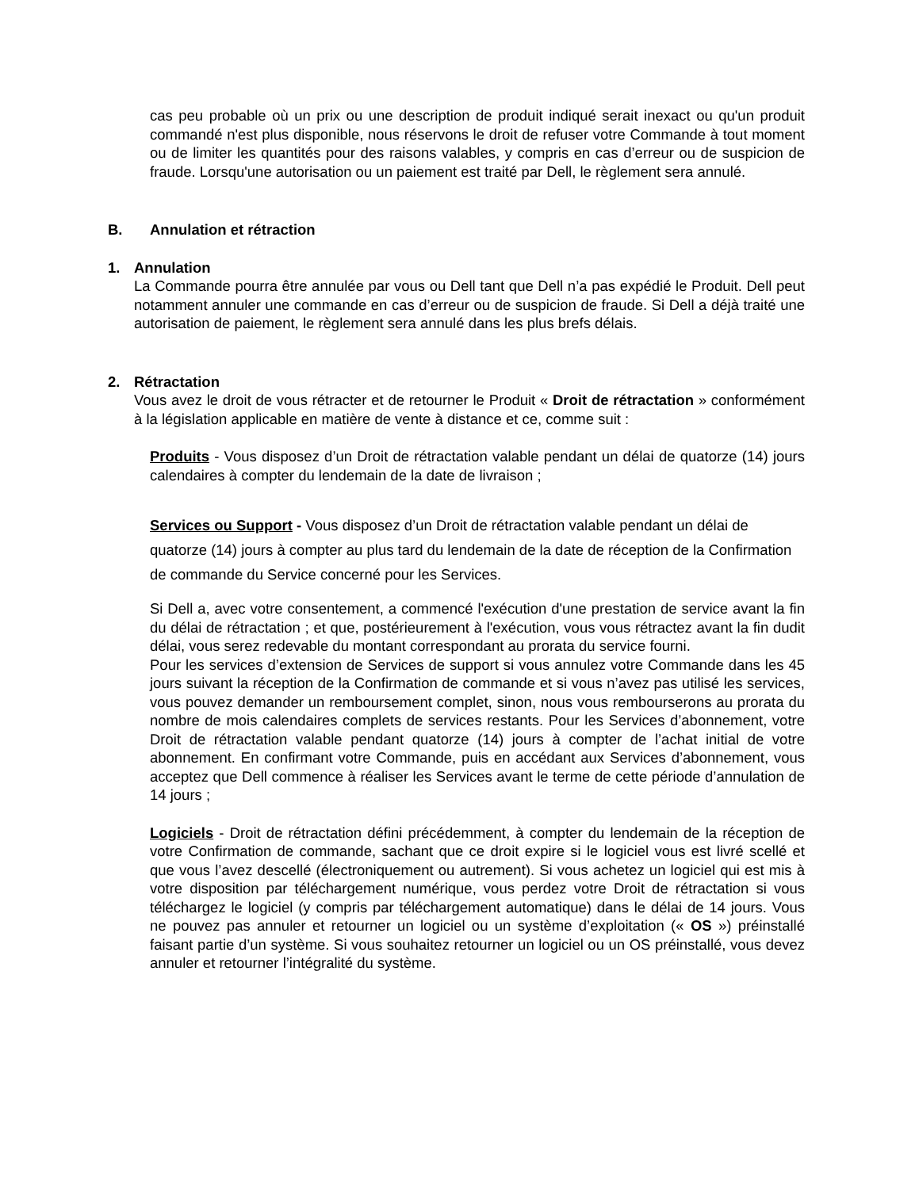cas peu probable où un prix ou une description de produit indiqué serait inexact ou qu'un produit commandé n'est plus disponible, nous réservons le droit de refuser votre Commande à tout moment ou de limiter les quantités pour des raisons valables, y compris en cas d’erreur ou de suspicion de fraude. Lorsqu'une autorisation ou un paiement est traité par Dell, le règlement sera annulé.
B. Annulation et rétraction
1. Annulation
La Commande pourra être annulée par vous ou Dell tant que Dell n’a pas expédié le Produit. Dell peut notamment annuler une commande en cas d’erreur ou de suspicion de fraude. Si Dell a déjà traité une autorisation de paiement, le règlement sera annulé dans les plus brefs délais.
2. Rétractation
Vous avez le droit de vous rétracter et de retourner le Produit « Droit de rétractation » conformément à la législation applicable en matière de vente à distance et ce, comme suit :
Produits - Vous disposez d’un Droit de rétractation valable pendant un délai de quatorze (14) jours calendaires à compter du lendemain de la date de livraison ;
Services ou Support - Vous disposez d’un Droit de rétractation valable pendant un délai de quatorze (14) jours à compter au plus tard du lendemain de la date de réception de la Confirmation de commande du Service concerné pour les Services.
Si Dell a, avec votre consentement, a commencé l'exécution d'une prestation de service avant la fin du délai de rétractation ; et que, postérieurement à l'exécution, vous vous rétractez avant la fin dudit délai, vous serez redevable du montant correspondant au prorata du service fourni.
Pour les services d’extension de Services de support si vous annulez votre Commande dans les 45 jours suivant la réception de la Confirmation de commande et si vous n’avez pas utilisé les services, vous pouvez demander un remboursement complet, sinon, nous vous rembourserons au prorata du nombre de mois calendaires complets de services restants. Pour les Services d’abonnement, votre Droit de rétractation valable pendant quatorze (14) jours à compter de l’achat initial de votre abonnement. En confirmant votre Commande, puis en accédant aux Services d’abonnement, vous acceptez que Dell commence à réaliser les Services avant le terme de cette période d’annulation de 14 jours ;
Logiciels - Droit de rétractation défini précédemment, à compter du lendemain de la réception de votre Confirmation de commande, sachant que ce droit expire si le logiciel vous est livré scellé et que vous l’avez descellé (électroniquement ou autrement). Si vous achetez un logiciel qui est mis à votre disposition par téléchargement numérique, vous perdez votre Droit de rétractation si vous téléchargez le logiciel (y compris par téléchargement automatique) dans le délai de 14 jours. Vous ne pouvez pas annuler et retourner un logiciel ou un système d’exploitation (« OS ») préinstallé faisant partie d’un système. Si vous souhaitez retourner un logiciel ou un OS préinstallé, vous devez annuler et retourner l’intégralité du système.